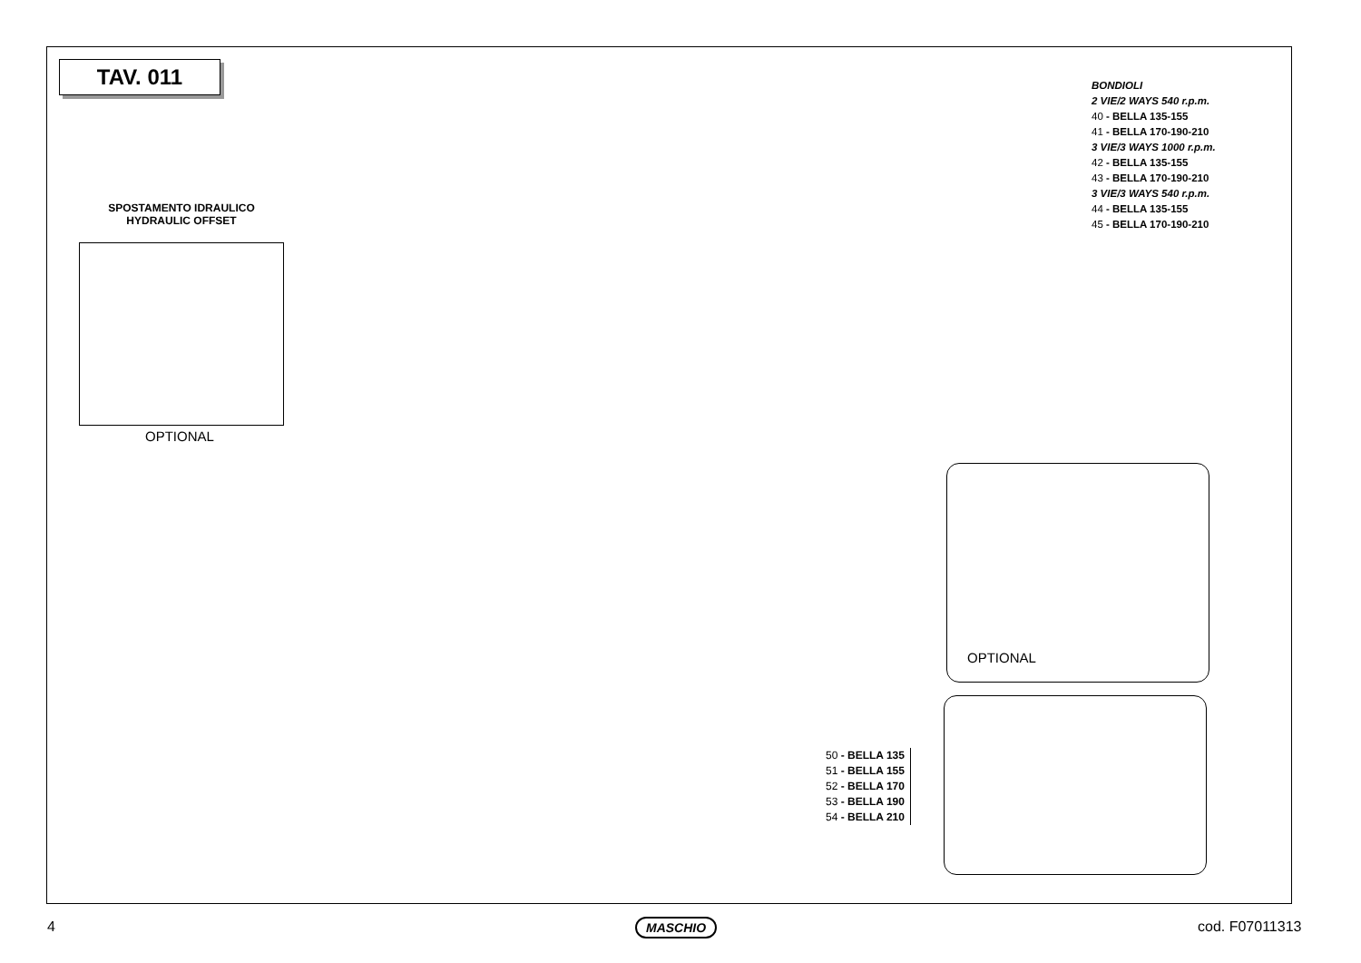TAV. 011
SPOSTAMENTO IDRAULICO
HYDRAULIC OFFSET
OPTIONAL
BONDIOLI
2 VIE/2 WAYS 540 r.p.m.
40 - BELLA 135-155
41 - BELLA 170-190-210
3 VIE/3 WAYS 1000 r.p.m.
42 - BELLA 135-155
43 - BELLA 170-190-210
3 VIE/3 WAYS 540 r.p.m.
44 - BELLA 135-155
45 - BELLA 170-190-210
OPTIONAL
50 - BELLA 135
51 - BELLA 155
52 - BELLA 170
53 - BELLA 190
54 - BELLA 210
4 MASCHIO cod. F07011313